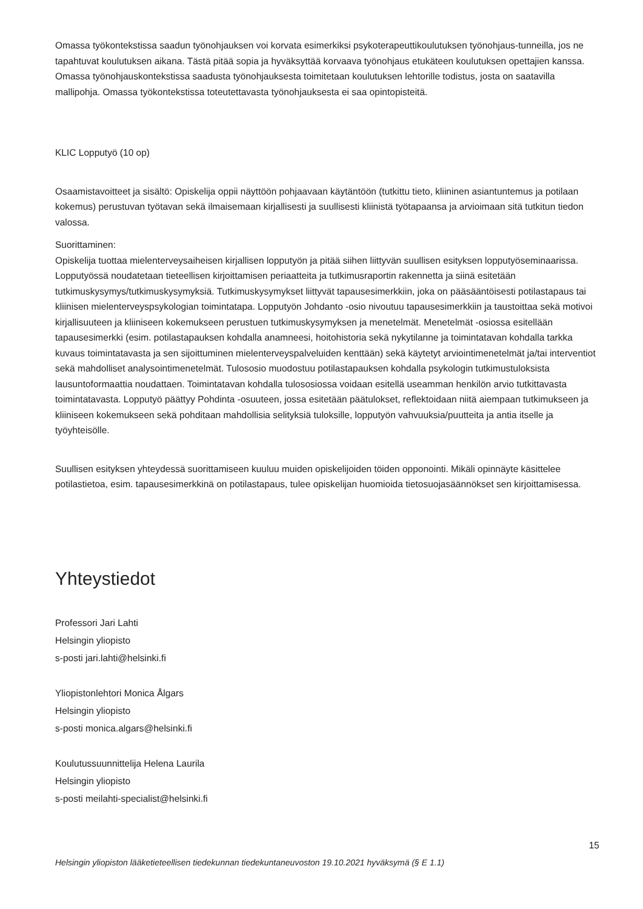Omassa työkontekstissa saadun työnohjauksen voi korvata esimerkiksi psykoterapeuttikoulutuksen työnohjaus-tunneilla, jos ne tapahtuvat koulutuksen aikana. Tästä pitää sopia ja hyväksyttää korvaava työnohjaus etukäteen koulutuksen opettajien kanssa. Omassa työnohjauskontekstissa saadusta työnohjauksesta toimitetaan koulutuksen lehtorille todistus, josta on saatavilla mallipohja. Omassa työkontekstissa toteutettavasta työnohjauksesta ei saa opintopisteitä.
KLIC Lopputyö (10 op)
Osaamistavoitteet ja sisältö: Opiskelija oppii näyttöön pohjaavaan käytäntöön (tutkittu tieto, kliininen asiantuntemus ja potilaan kokemus) perustuvan työtavan sekä ilmaisemaan kirjallisesti ja suullisesti kliinistä työtapaansa ja arvioimaan sitä tutkitun tiedon valossa.
Suorittaminen:
Opiskelija tuottaa mielenterveysaiheisen kirjallisen lopputyön ja pitää siihen liittyvän suullisen esityksen lopputyöseminaarissa. Lopputyössä noudatetaan tieteellisen kirjoittamisen periaatteita ja tutkimusraportin rakennetta ja siinä esitetään tutkimuskysymys/tutkimuskysymyksiä. Tutkimuskysymykset liittyvät tapausesimerkkiin, joka on pääsääntöisesti potilastapaus tai kliinisen mielenterveyspsykologian toimintatapa. Lopputyön Johdanto -osio nivoutuu tapausesimerkkiin ja taustoittaa sekä motivoi kirjallisuuteen ja kliiniseen kokemukseen perustuen tutkimuskysymyksen ja menetelmät. Menetelmät -osiossa esitellään tapausesimerkki (esim. potilastapauksen kohdalla anamneesi, hoitohistoria sekä nykytilanne ja toimintatavan kohdalla tarkka kuvaus toimintatavasta ja sen sijoittuminen mielenterveyspalveluiden kenttään) sekä käytetyt arviointimenetelmät ja/tai interventiot sekä mahdolliset analysointimenetelmät. Tulososio muodostuu potilastapauksen kohdalla psykologin tutkimustuloksista lausuntoformaattia noudattaen. Toimintatavan kohdalla tulososiossa voidaan esitellä useamman henkilön arvio tutkittavasta toimintatavasta. Lopputyö päättyy Pohdinta -osuuteen, jossa esitetään päätulokset, reflektoidaan niitä aiempaan tutkimukseen ja kliiniseen kokemukseen sekä pohditaan mahdollisia selityksiä tuloksille, lopputyön vahvuuksia/puutteita ja antia itselle ja työyhteisölle.
Suullisen esityksen yhteydessä suorittamiseen kuuluu muiden opiskelijoiden töiden opponointi. Mikäli opinnäyte käsittelee potilastietoa, esim. tapausesimerkkinä on potilastapaus, tulee opiskelijan huomioida tietosuojasäännökset sen kirjoittamisessa.
Yhteystiedot
Professori Jari Lahti
Helsingin yliopisto
s-posti jari.lahti@helsinki.fi
Yliopistonlehtori Monica Ålgars
Helsingin yliopisto
s-posti monica.algars@helsinki.fi
Koulutussuunnittelija Helena Laurila
Helsingin yliopisto
s-posti meilahti-specialist@helsinki.fi
15
Helsingin yliopiston lääketieteellisen tiedekunnan tiedekuntaneuvoston 19.10.2021 hyväksymä (§ E 1.1)